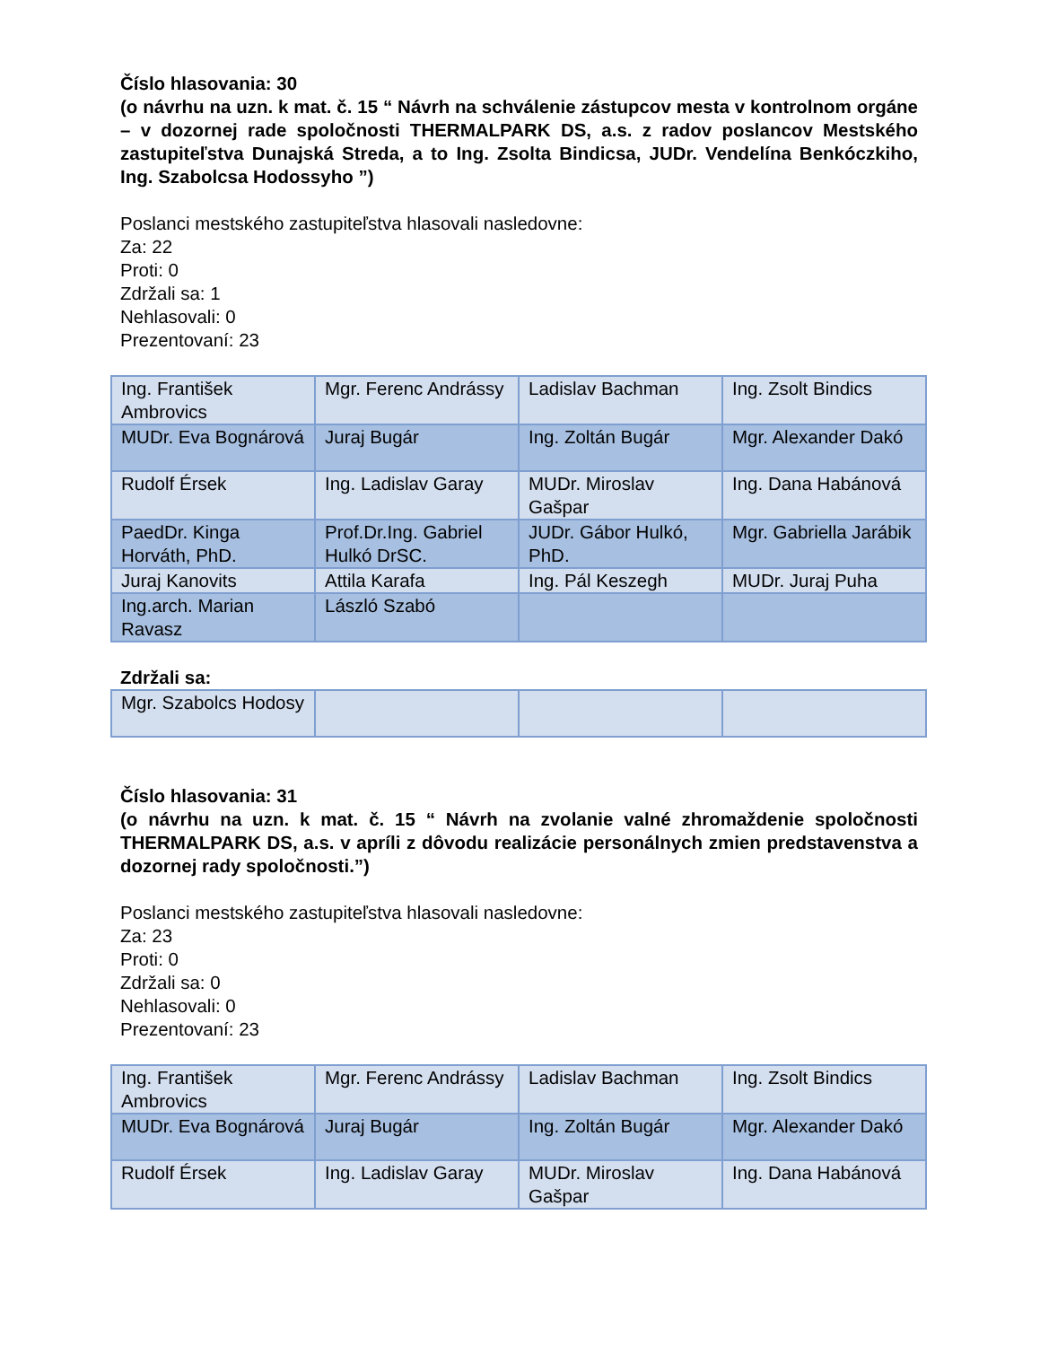Číslo hlasovania: 30
(o návrhu na uzn. k mat. č. 15 “ Návrh na schválenie zástupcov mesta v kontrolnom orgáne – v dozornej rade spoločnosti THERMALPARK DS, a.s. z radov poslancov Mestského zastupiteľstva Dunajská Streda, a to Ing. Zsolta Bindicsa, JUDr. Vendelína Benkóczkiho, Ing. Szabolcsa Hodossyho ”)
Poslanci mestského zastupiteľstva hlasovali nasledovne:
Za: 22
Proti: 0
Zdržali sa: 1
Nehlasovali: 0
Prezentovaní: 23
| Ing. František Ambrovics | Mgr. Ferenc Andrássy | Ladislav Bachman | Ing. Zsolt Bindics |
| MUDr. Eva Bognárová | Juraj Bugár | Ing. Zoltán Bugár | Mgr. Alexander Dakó |
| Rudolf Érsek | Ing. Ladislav Garay | MUDr. Miroslav Gašpar | Ing. Dana Habánová |
| PaedDr. Kinga Horváth, PhD. | Prof.Dr.Ing. Gabriel Hulkó DrSC. | JUDr. Gábor Hulkó, PhD. | Mgr. Gabriella Jarábik |
| Juraj Kanovits | Attila Karafa | Ing. Pál Keszegh | MUDr. Juraj Puha |
| Ing.arch. Marian Ravasz | László Szabó | | |
Zdržali sa:
| Mgr. Szabolcs Hodosy | | | |
Číslo hlasovania: 31
(o návrhu na uzn. k mat. č. 15 “ Návrh na zvolanie valné zhromaždenie spoločnosti THERMALPARK DS, a.s. v apríli z dôvodu realizácie personálnych zmien predstavenstva a dozornej rady spoločnosti.”)
Poslanci mestského zastupiteľstva hlasovali nasledovne:
Za: 23
Proti: 0
Zdržali sa: 0
Nehlasovali: 0
Prezentovaní: 23
| Ing. František Ambrovics | Mgr. Ferenc Andrássy | Ladislav Bachman | Ing. Zsolt Bindics |
| MUDr. Eva Bognárová | Juraj Bugár | Ing. Zoltán Bugár | Mgr. Alexander Dakó |
| Rudolf Érsek | Ing. Ladislav Garay | MUDr. Miroslav Gašpar | Ing. Dana Habánová |